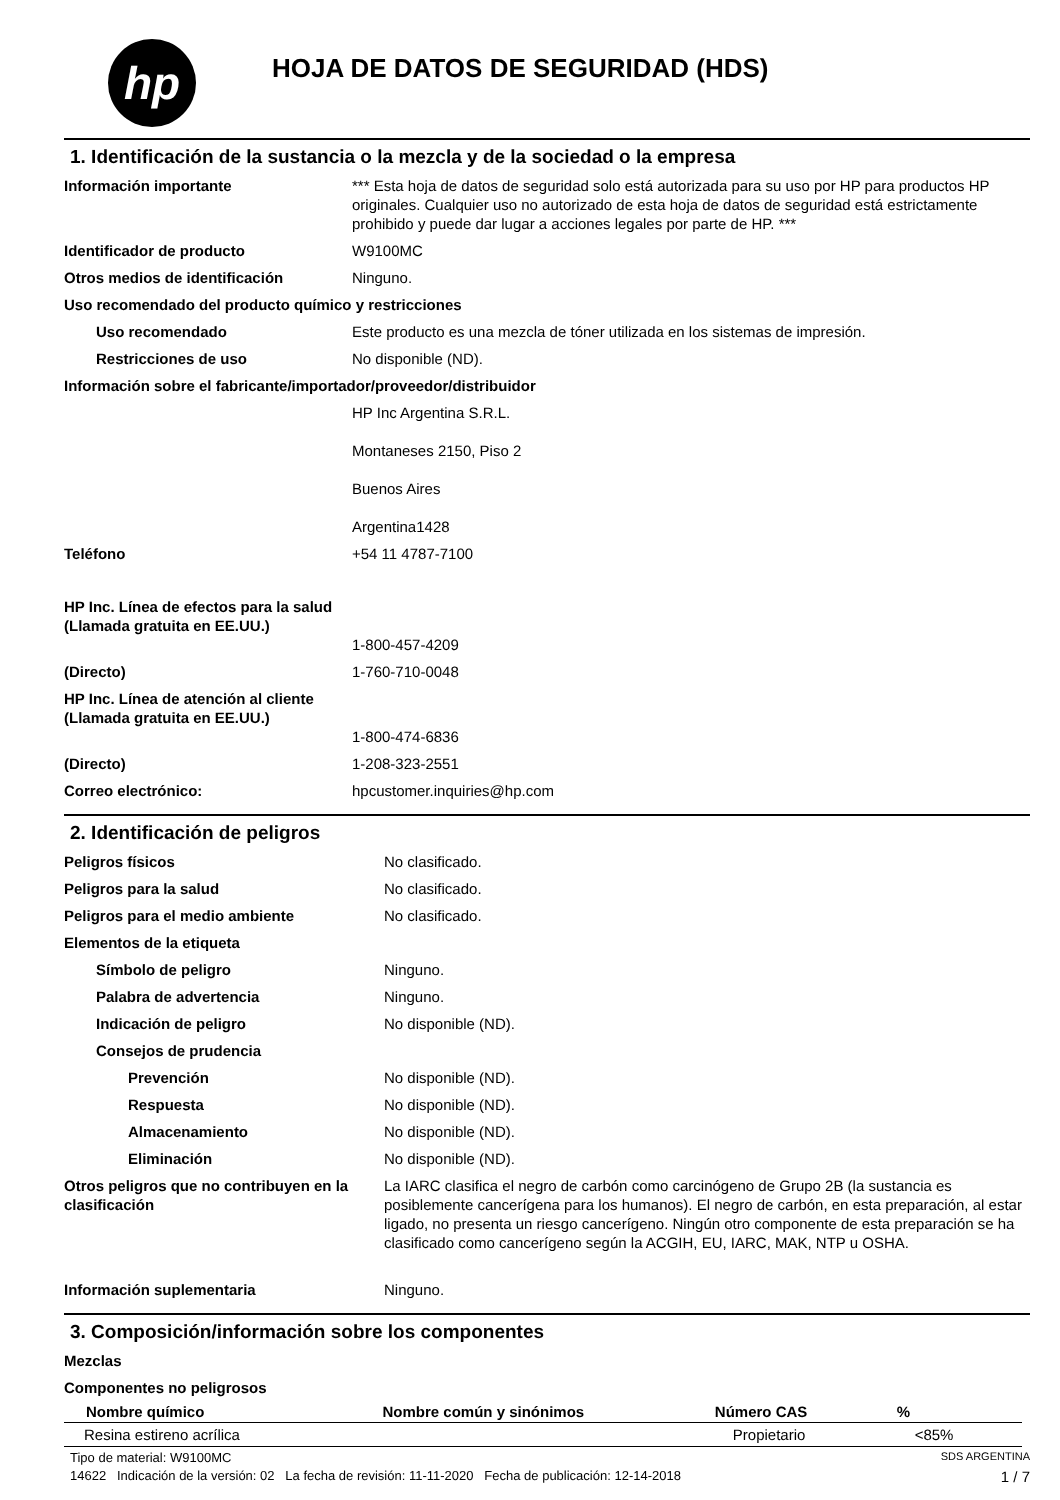hp
HOJA DE DATOS DE SEGURIDAD (HDS)
1. Identificación de la sustancia o la mezcla y de la sociedad o la empresa
| Información importante | *** Esta hoja de datos de seguridad solo está autorizada para su uso por HP para productos HP originales. Cualquier uso no autorizado de esta hoja de datos de seguridad está estrictamente prohibido y puede dar lugar a acciones legales por parte de HP. *** |
| Identificador de producto | W9100MC |
| Otros medios de identificación | Ninguno. |
| Uso recomendado del producto químico y restricciones | |
| Uso recomendado | Este producto es una mezcla de tóner utilizada en los sistemas de impresión. |
| Restricciones de uso | No disponible (ND). |
| Información sobre el fabricante/importador/proveedor/distribuidor | |
| | HP Inc Argentina S.R.L. Montaneses 2150, Piso 2 Buenos Aires Argentina1428 |
| Teléfono | +54 11 4787-7100 |
| HP Inc. Línea de efectos para la salud (Llamada gratuita en EE.UU.) | 1-800-457-4209 |
| (Directo) | 1-760-710-0048 |
| HP Inc. Línea de atención al cliente (Llamada gratuita en EE.UU.) | 1-800-474-6836 |
| (Directo) | 1-208-323-2551 |
| Correo electrónico: | hpcustomer.inquiries@hp.com |
2. Identificación de peligros
| Peligros físicos | No clasificado. |
| Peligros para la salud | No clasificado. |
| Peligros para el medio ambiente | No clasificado. |
| Elementos de la etiqueta | |
| Símbolo de peligro | Ninguno. |
| Palabra de advertencia | Ninguno. |
| Indicación de peligro | No disponible (ND). |
| Consejos de prudencia | |
| Prevención | No disponible (ND). |
| Respuesta | No disponible (ND). |
| Almacenamiento | No disponible (ND). |
| Eliminación | No disponible (ND). |
| Otros peligros que no contribuyen en la clasificación | La IARC clasifica el negro de carbón como carcinógeno de Grupo 2B (la sustancia es posiblemente cancerígena para los humanos). El negro de carbón, en esta preparación, al estar ligado, no presenta un riesgo cancerígeno. Ningún otro componente de esta preparación se ha clasificado como cancerígeno según la ACGIH, EU, IARC, MAK, NTP u OSHA. |
| Información suplementaria | Ninguno. |
3. Composición/información sobre los componentes
| Mezclas |
| Componentes no peligrosos |
| Nombre químico | Nombre común y sinónimos | Número CAS | % |
| --- | --- | --- | --- |
| Resina estireno acrílica | | Propietario | <85% |
Tipo de material: W9100MC SDS ARGENTINA
14622 Indicación de la versión: 02 La fecha de revisión: 11-11-2020 Fecha de publicación: 12-14-2018 1 / 7